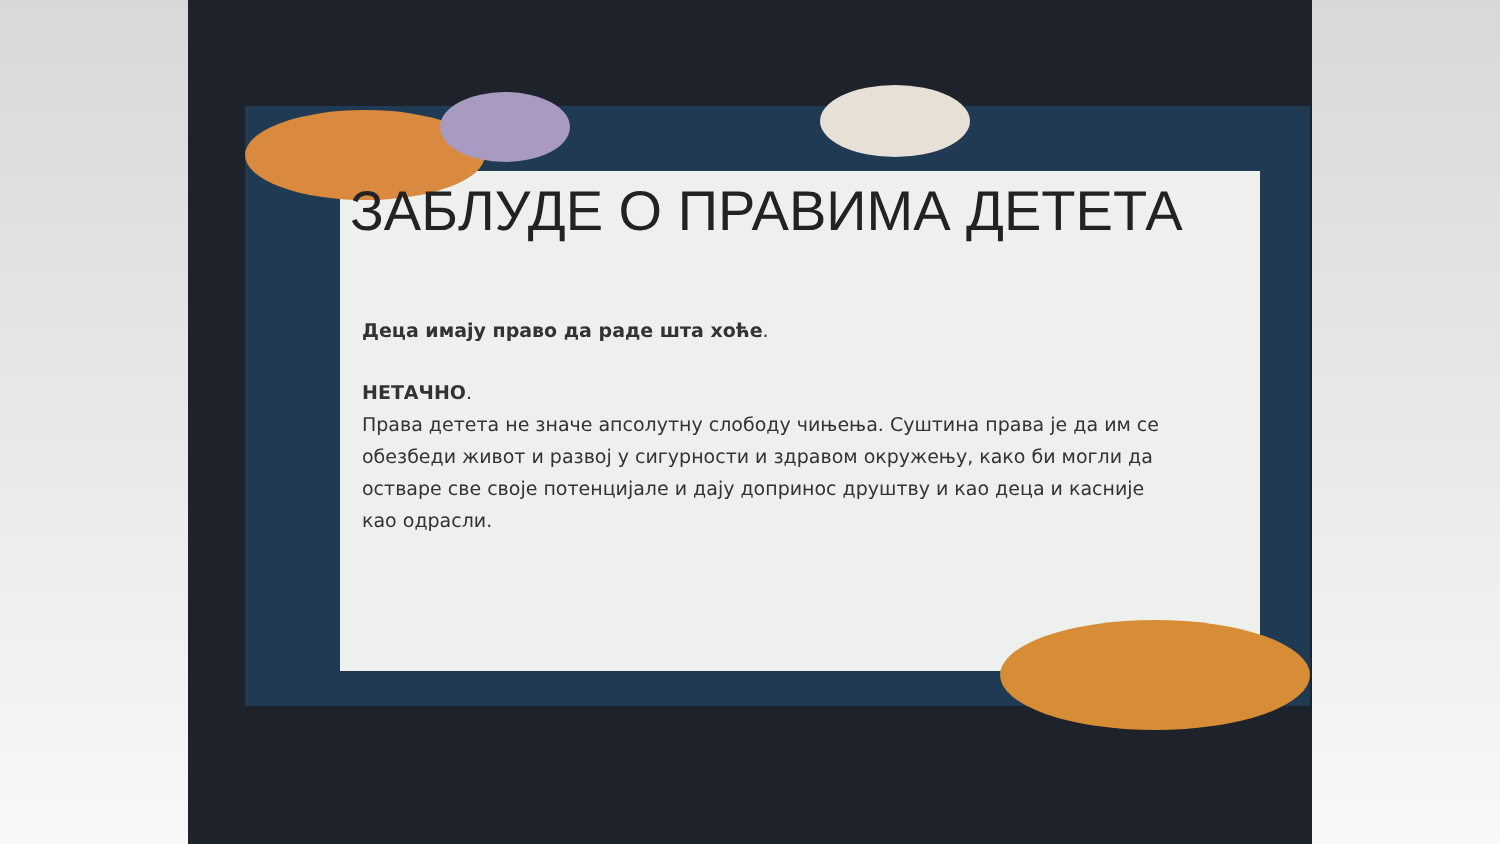ЗАБЛУДЕ О ПРАВИМА ДЕТЕТА
Деца имају право да раде шта хоће.
НЕТАЧНО.
Права детета не значе апсолутну слободу чињења. Суштина права је да им се обезбеди живот и развој у сигурности и здравом окружењу, како би могли да остваре све своје потенцијале и дају допринос друштву и као деца и касније као одрасли.